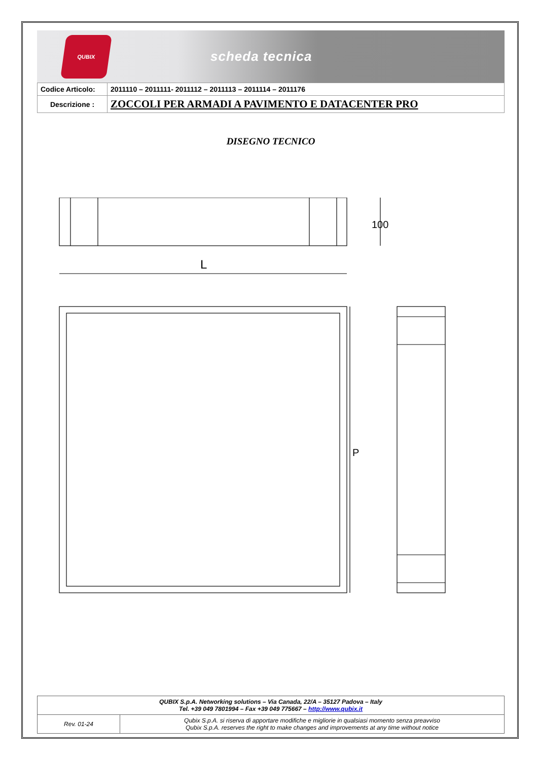QUBIX
scheda tecnica
| Codice Articolo: | 2011110 – 2011111- 2011112 – 2011113 – 2011114 – 2011176 |
| Descrizione : | ZOCCOLI PER ARMADI A PAVIMENTO E DATACENTER PRO |
DISEGNO TECNICO
L
100
P
| QUBIX S.p.A. Networking solutions – Via Canada, 22/A – 35127 Padova – Italy Tel. +39 049 7801994 – Fax +39 049 775667 – http://www.qubix.it | |
| Rev. 01-24 | Qubix S.p.A. si riserva di apportare modifiche e migliorie in qualsiasi momento senza preavviso Qubix S.p.A. reserves the right to make changes and improvements at any time without notice |